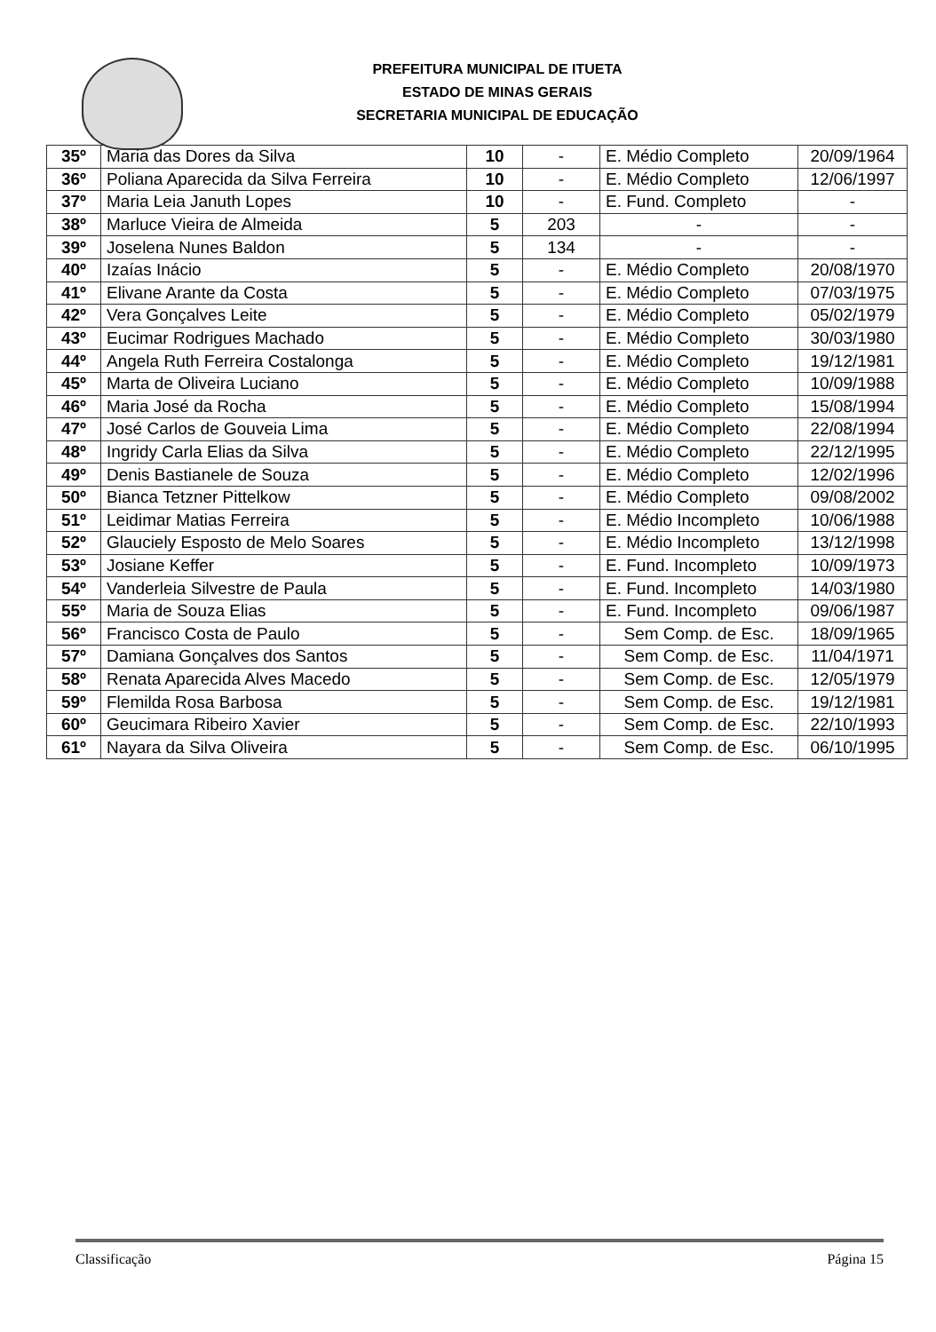PREFEITURA MUNICIPAL DE ITUETA
ESTADO DE MINAS GERAIS
SECRETARIA MUNICIPAL DE EDUCAÇÃO
| 35º | Maria das Dores da Silva | 10 | - | E. Médio Completo | 20/09/1964 |
| 36º | Poliana Aparecida da Silva Ferreira | 10 | - | E. Médio Completo | 12/06/1997 |
| 37º | Maria Leia Januth Lopes | 10 | - | E. Fund. Completo | - |
| 38º | Marluce Vieira de Almeida | 5 | 203 | - | - |
| 39º | Joselena Nunes Baldon | 5 | 134 | - | - |
| 40º | Izaías Inácio | 5 | - | E. Médio Completo | 20/08/1970 |
| 41º | Elivane Arante da Costa | 5 | - | E. Médio Completo | 07/03/1975 |
| 42º | Vera Gonçalves Leite | 5 | - | E. Médio Completo | 05/02/1979 |
| 43º | Eucimar Rodrigues Machado | 5 | - | E. Médio Completo | 30/03/1980 |
| 44º | Angela Ruth Ferreira Costalonga | 5 | - | E. Médio Completo | 19/12/1981 |
| 45º | Marta de Oliveira Luciano | 5 | - | E. Médio Completo | 10/09/1988 |
| 46º | Maria José da Rocha | 5 | - | E. Médio Completo | 15/08/1994 |
| 47º | José Carlos de Gouveia Lima | 5 | - | E. Médio Completo | 22/08/1994 |
| 48º | Ingridy Carla Elias da Silva | 5 | - | E. Médio Completo | 22/12/1995 |
| 49º | Denis Bastianele de Souza | 5 | - | E. Médio Completo | 12/02/1996 |
| 50º | Bianca Tetzner Pittelkow | 5 | - | E. Médio Completo | 09/08/2002 |
| 51º | Leidimar Matias Ferreira | 5 | - | E. Médio Incompleto | 10/06/1988 |
| 52º | Glauciely Esposto de Melo Soares | 5 | - | E. Médio Incompleto | 13/12/1998 |
| 53º | Josiane Keffer | 5 | - | E. Fund. Incompleto | 10/09/1973 |
| 54º | Vanderleia Silvestre de Paula | 5 | - | E. Fund. Incompleto | 14/03/1980 |
| 55º | Maria de Souza Elias | 5 | - | E. Fund. Incompleto | 09/06/1987 |
| 56º | Francisco Costa de Paulo | 5 | - | Sem Comp. de Esc. | 18/09/1965 |
| 57º | Damiana Gonçalves dos Santos | 5 | - | Sem Comp. de Esc. | 11/04/1971 |
| 58º | Renata Aparecida Alves Macedo | 5 | - | Sem Comp. de Esc. | 12/05/1979 |
| 59º | Flemilda Rosa Barbosa | 5 | - | Sem Comp. de Esc. | 19/12/1981 |
| 60º | Geucimara Ribeiro Xavier | 5 | - | Sem Comp. de Esc. | 22/10/1993 |
| 61º | Nayara da Silva Oliveira | 5 | - | Sem Comp. de Esc. | 06/10/1995 |
Classificação Página 15